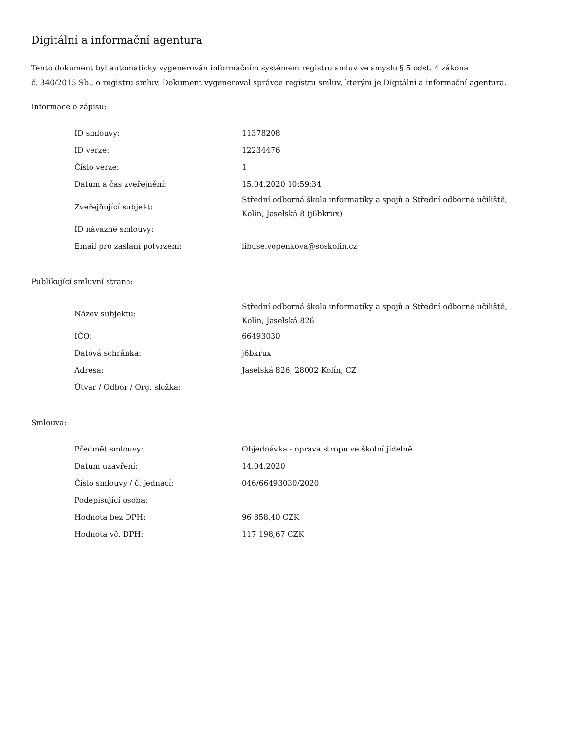Digitální a informační agentura
Tento dokument byl automaticky vygenerován informačním systémem registru smluv ve smyslu § 5 odst. 4 zákona
č. 340/2015 Sb., o registru smluv. Dokument vygeneroval správce registru smluv, kterým je Digitální a informační agentura.
Informace o zápisu:
| ID smlouvy: | 11378208 |
| ID verze: | 12234476 |
| Číslo verze: | 1 |
| Datum a čas zveřejnění: | 15.04.2020 10:59:34 |
| Zveřejňující subjekt: | Střední odborná škola informatiky a spojů a Střední odborné učiliště, Kolín, Jaselská 8 (j6bkrux) |
| ID návazné smlouvy: | |
| Email pro zaslání potvrzení: | libuse.vopenkova@soskolin.cz |
Publikující smluvní strana:
| Název subjektu: | Střední odborná škola informatiky a spojů a Střední odborné učiliště, Kolín, Jaselská 826 |
| IČO: | 66493030 |
| Datová schránka: | j6bkrux |
| Adresa: | Jaselská 826, 28002 Kolín, CZ |
| Útvar / Odbor / Org. složka: | |
Smlouva:
| Předmět smlouvy: | Objednávka - oprava stropu ve školní jídelně |
| Datum uzavření: | 14.04.2020 |
| Číslo smlouvy / č. jednací: | 046/66493030/2020 |
| Podepisující osoba: | |
| Hodnota bez DPH: | 96 858,40 CZK |
| Hodnota vč. DPH: | 117 198,67 CZK |